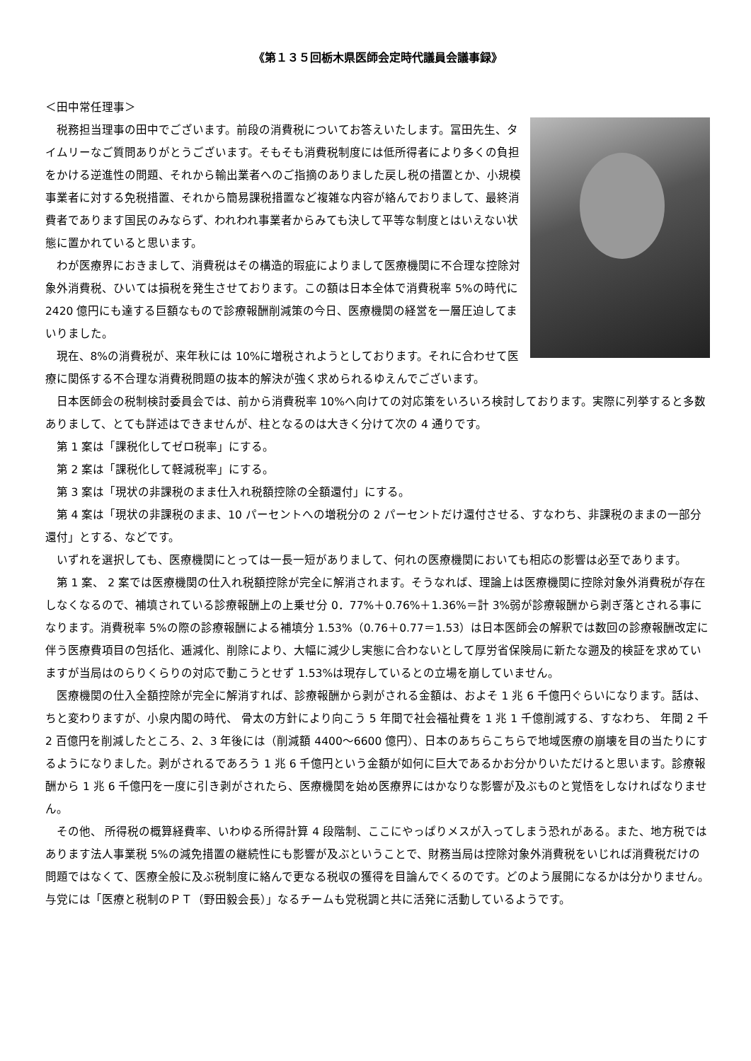《第１３５回栃木県医師会定時代議員会議事録》
＜田中常任理事＞
税務担当理事の田中でございます。前段の消費税についてお答えいたします。冨田先生、タイムリーなご質問ありがとうございます。そもそも消費税制度には低所得者により多くの負担をかける逆進性の問題、それから輸出業者へのご指摘のありました戻し税の措置とか、小規模事業者に対する免税措置、それから簡易課税措置など複雑な内容が絡んでおりまして、最終消費者であります国民のみならず、われわれ事業者からみても決して平等な制度とはいえない状態に置かれていると思います。
わが医療界におきまして、消費税はその構造的瑕疵によりまして医療機関に不合理な控除対象外消費税、ひいては損税を発生させております。この額は日本全体で消費税率 5%の時代に 2420 億円にも達する巨額なもので診療報酬削減策の今日、医療機関の経営を一層圧迫してまいりました。
現在、8%の消費税が、来年秋には 10%に増税されようとしております。それに合わせて医療に関係する不合理な消費税問題の抜本的解決が強く求められるゆえんでございます。
日本医師会の税制検討委員会では、前から消費税率 10%へ向けての対応策をいろいろ検討しております。実際に列挙すると多数ありまして、とても詳述はできませんが、柱となるのは大きく分けて次の 4 通りです。
第 1 案は「課税化してゼロ税率」にする。
第 2 案は「課税化して軽減税率」にする。
第 3 案は「現状の非課税のまま仕入れ税額控除の全額還付」にする。
第 4 案は「現状の非課税のまま、10 パーセントへの増税分の 2 パーセントだけ還付させる、すなわち、非課税のままの一部分還付」とする、などです。
いずれを選択しても、医療機関にとっては一長一短がありまして、何れの医療機関においても相応の影響は必至であります。
第 1 案、 2 案では医療機関の仕入れ税額控除が完全に解消されます。そうなれば、理論上は医療機関に控除対象外消費税が存在しなくなるので、補填されている診療報酬上の上乗せ分 0．77%＋0.76%＋1.36%＝計 3%弱が診療報酬から剥ぎ落とされる事になります。消費税率 5%の際の診療報酬による補填分 1.53%（0.76＋0.77＝1.53）は日本医師会の解釈では数回の診療報酬改定に伴う医療費項目の包括化、逓減化、削除により、大幅に減少し実態に合わないとして厚労省保険局に新たな遡及的検証を求めていますが当局はのらりくらりの対応で動こうとせず 1.53%は現存しているとの立場を崩していません。
医療機関の仕入全額控除が完全に解消すれば、診療報酬から剥がされる金額は、およそ 1 兆 6 千億円ぐらいになります。話は、ちと変わりますが、小泉内閣の時代、 骨太の方針により向こう 5 年間で社会福祉費を 1 兆 1 千億削減する、すなわち、 年間 2 千 2 百億円を削減したところ、2、3 年後には（削減額 4400〜6600 億円）、日本のあちらこちらで地域医療の崩壊を目の当たりにするようになりました。剥がされるであろう 1 兆 6 千億円という金額が如何に巨大であるかお分かりいただけると思います。診療報酬から 1 兆 6 千億円を一度に引き剥がされたら、医療機関を始め医療界にはかなりな影響が及ぶものと覚悟をしなければなりません。
その他、 所得税の概算経費率、いわゆる所得計算 4 段階制、ここにやっぱりメスが入ってしまう恐れがある。また、地方税ではあります法人事業税 5%の減免措置の継続性にも影響が及ぶということで、財務当局は控除対象外消費税をいじれば消費税だけの問題ではなくて、医療全般に及ぶ税制度に絡んで更なる税収の獲得を目論んでくるのです。どのよう展開になるかは分かりません。与党には「医療と税制のＰＴ（野田毅会長）」なるチームも党税調と共に活発に活動しているようです。